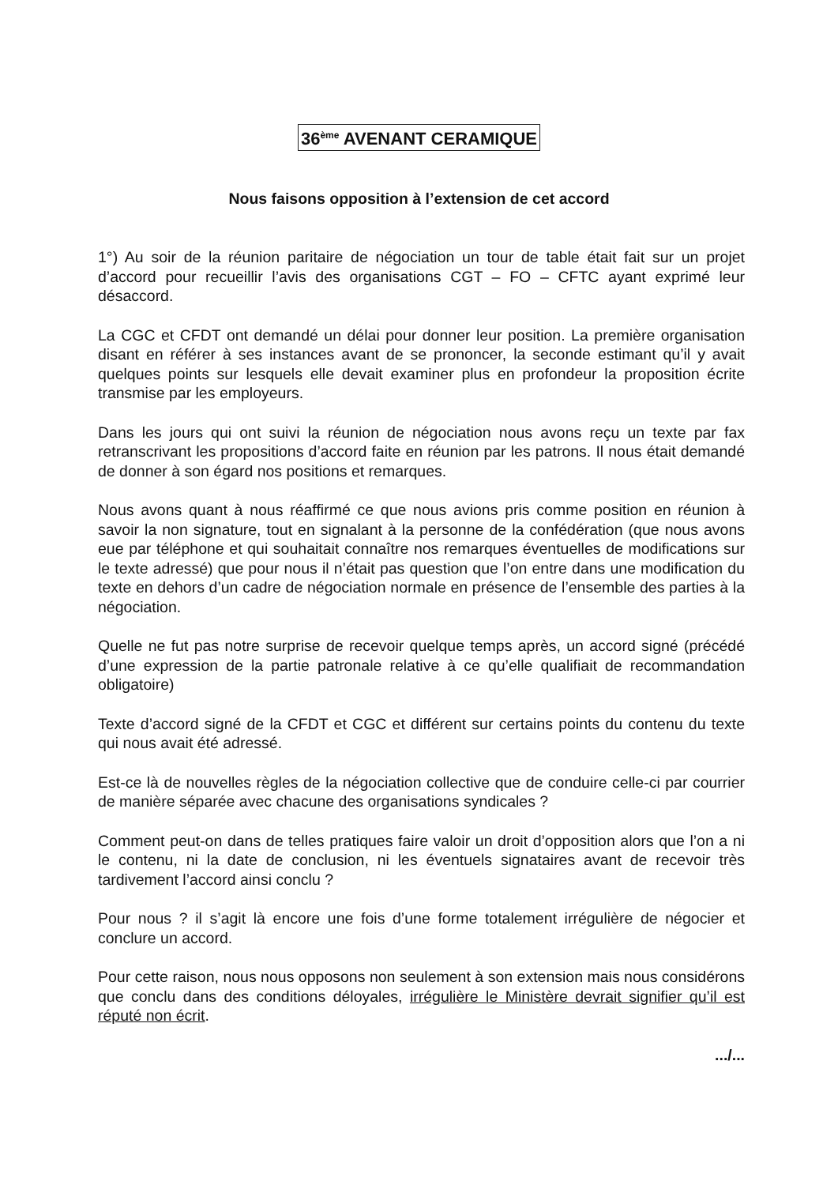36<sup>ème</sup> AVENANT CERAMIQUE
Nous faisons opposition à l’extension de cet accord
1°) Au soir de la réunion paritaire de négociation un tour de table était fait sur un projet d’accord pour recueillir l’avis des organisations CGT – FO – CFTC ayant exprimé leur désaccord.
La CGC et CFDT ont demandé un délai pour donner leur position. La première organisation disant en référer à ses instances avant de se prononcer, la seconde estimant qu’il y avait quelques points sur lesquels elle devait examiner plus en profondeur la proposition écrite transmise par les employeurs.
Dans les jours qui ont suivi la réunion de négociation nous avons reçu un texte par fax retranscrivant les propositions d’accord faite en réunion par les patrons. Il nous était demandé de donner à son égard nos positions et remarques.
Nous avons quant à nous réaffirmé ce que nous avions pris comme position en réunion à savoir la non signature, tout en signalant à la personne de la confédération (que nous avons eue par téléphone et qui souhaitait connaître nos remarques éventuelles de modifications sur le texte adressé) que pour nous il n’était pas question que l’on entre dans une modification du texte en dehors d’un cadre de négociation normale en présence de l’ensemble des parties à la négociation.
Quelle ne fut pas notre surprise de recevoir quelque temps après, un accord signé (précédé d’une expression de la partie patronale relative à ce qu’elle qualifiait de recommandation obligatoire)
Texte d’accord signé de la CFDT et CGC et différent sur certains points du contenu du texte qui nous avait été adressé.
Est-ce là de nouvelles règles de la négociation collective que de conduire celle-ci par courrier de manière séparée avec chacune des organisations syndicales ?
Comment peut-on dans de telles pratiques faire valoir un droit d’opposition alors que l’on a ni le contenu, ni la date de conclusion, ni les éventuels signataires avant de recevoir très tardivement l’accord ainsi conclu ?
Pour nous ? il s’agit là encore une fois d’une forme totalement irrégulière de négocier et conclure un accord.
Pour cette raison, nous nous opposons non seulement à son extension mais nous considérons que conclu dans des conditions déloyales, irrégulière le Ministère devrait signifier qu’il est réputé non écrit.
.../...